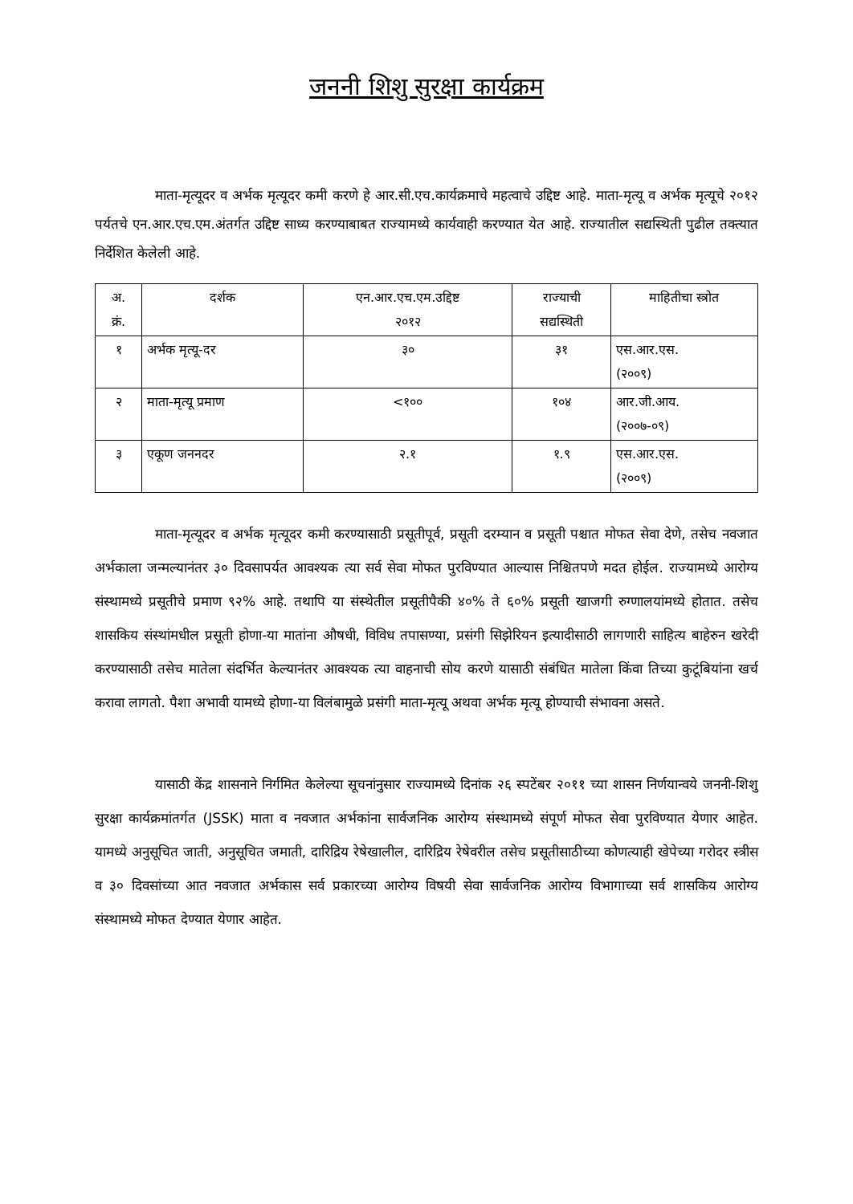जननी शिशु सुरक्षा कार्यक्रम
माता-मृत्यूदर व अर्भक मृत्यूदर कमी करणे हे आर.सी.एच.कार्यक्रमाचे महत्वाचे उद्दिष्ट आहे. माता-मृत्यू व अर्भक मृत्यूचे २०१२ पर्यतचे एन.आर.एच.एम.अंतर्गत उद्दिष्ट साध्य करण्याबाबत राज्यामध्ये कार्यवाही करण्यात येत आहे. राज्यातील सद्यस्थिती पुढील तक्त्यात निर्देशित केलेली आहे.
| अ. क्रं. | दर्शक | एन.आर.एच.एम.उद्दिष्ट २०१२ | राज्याची सद्यस्थिती | माहितीचा स्त्रोत |
| --- | --- | --- | --- | --- |
| १ | अर्भक मृत्यू-दर | ३० | ३१ | एस.आर.एस. (२००९) |
| २ | माता-मृत्यू प्रमाण | <१०० | १०४ | आर.जी.आय. (२००७-०९) |
| ३ | एकूण जननदर | २.१ | १.९ | एस.आर.एस. (२००९) |
माता-मृत्यूदर व अर्भक मृत्यूदर कमी करण्यासाठी प्रसूतीपूर्व, प्रसूती दरम्यान व प्रसूती पश्चात मोफत सेवा देणे, तसेच नवजात अर्भकाला जन्मल्यानंतर ३० दिवसापर्यत आवश्यक त्या सर्व सेवा मोफत पुरविण्यात आल्यास निश्चितपणे मदत होईल. राज्यामध्ये आरोग्य संस्थामध्ये प्रसूतीचे प्रमाण ९२% आहे. तथापि या संस्थेतील प्रसूतीपैकी ४०% ते ६०% प्रसूती खाजगी रुग्णालयांमध्ये होतात. तसेच शासकिय संस्थांमधील प्रसूती होणा-या मातांना औषधी, विविध तपासण्या, प्रसंगी सिझेरियन इत्यादीसाठी लागणारी साहित्य बाहेरुन खरेदी करण्यासाठी तसेच मातेला संदर्भित केल्यानंतर आवश्यक त्या वाहनाची सोय करणे यासाठी संबंधित मातेला किंवा तिच्या कुटूंबियांना खर्च करावा लागतो. पैशा अभावी यामध्ये होणा-या विलंबामुळे प्रसंगी माता-मृत्यू अथवा अर्भक मृत्यू होण्याची संभावना असते.
यासाठी केंद्र शासनाने निर्गमित केलेल्या सूचनांनुसार राज्यामध्ये दिनांक २६ स्पटेंबर २०११ च्या शासन निर्णयान्वये जननी-शिशु सुरक्षा कार्यक्रमांतर्गत (JSSK) माता व नवजात अर्भकांना सार्वजनिक आरोग्य संस्थामध्ये संपूर्ण मोफत सेवा पुरविण्यात येणार आहेत. यामध्ये अनुसूचित जाती, अनुसूचित जमाती, दारिद्रिय रेषेखालील, दारिद्रिय रेषेवरील तसेच प्रसूतीसाठीच्या कोणत्याही खेपेच्या गरोदर स्त्रीस व ३० दिवसांच्या आत नवजात अर्भकास सर्व प्रकारच्या आरोग्य विषयी सेवा सार्वजनिक आरोग्य विभागाच्या सर्व शासकिय आरोग्य संस्थामध्ये मोफत देण्यात येणार आहेत.